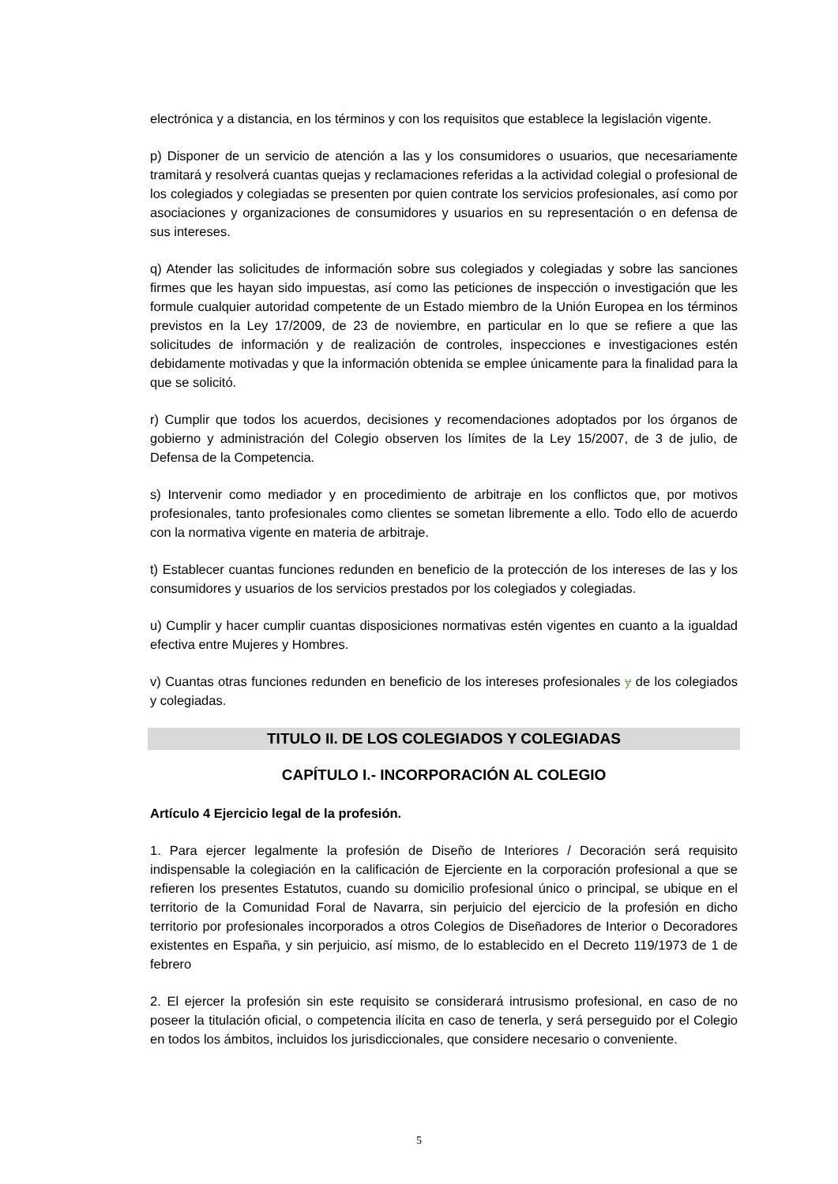electrónica y a distancia, en los términos y con los requisitos que establece la legislación vigente.
p) Disponer de un servicio de atención a las y los consumidores o usuarios, que necesariamente tramitará y resolverá cuantas quejas y reclamaciones referidas a la actividad colegial o profesional de los colegiados y colegiadas se presenten por quien contrate los servicios profesionales, así como por asociaciones y organizaciones de consumidores y usuarios en su representación o en defensa de sus intereses.
q) Atender las solicitudes de información sobre sus colegiados y colegiadas y sobre las sanciones firmes que les hayan sido impuestas, así como las peticiones de inspección o investigación que les formule cualquier autoridad competente de un Estado miembro de la Unión Europea en los términos previstos en la Ley 17/2009, de 23 de noviembre, en particular en lo que se refiere a que las solicitudes de información y de realización de controles, inspecciones e investigaciones estén debidamente motivadas y que la información obtenida se emplee únicamente para la finalidad para la que se solicitó.
r) Cumplir que todos los acuerdos, decisiones y recomendaciones adoptados por los órganos de gobierno y administración del Colegio observen los límites de la Ley 15/2007, de 3 de julio, de Defensa de la Competencia.
s) Intervenir como mediador y en procedimiento de arbitraje en los conflictos que, por motivos profesionales, tanto profesionales como clientes se sometan libremente a ello. Todo ello de acuerdo con la normativa vigente en materia de arbitraje.
t) Establecer cuantas funciones redunden en beneficio de la protección de los intereses de las y los consumidores y usuarios de los servicios prestados por los colegiados y colegiadas.
u) Cumplir y hacer cumplir cuantas disposiciones normativas estén vigentes en cuanto a la igualdad efectiva entre Mujeres y Hombres.
v) Cuantas otras funciones redunden en beneficio de los intereses profesionales y de los colegiados y colegiadas.
TITULO II. DE LOS COLEGIADOS Y COLEGIADAS
CAPÍTULO I.- INCORPORACIÓN AL COLEGIO
Artículo 4 Ejercicio legal de la profesión.
1. Para ejercer legalmente la profesión de Diseño de Interiores / Decoración será requisito indispensable la colegiación en la calificación de Ejerciente en la corporación profesional a que se refieren los presentes Estatutos, cuando su domicilio profesional único o principal, se ubique en el territorio de la Comunidad Foral de Navarra, sin perjuicio del ejercicio de la profesión en dicho territorio por profesionales incorporados a otros Colegios de Diseñadores de Interior o Decoradores existentes en España, y sin perjuicio, así mismo, de lo establecido en el Decreto 119/1973 de 1 de febrero
2. El ejercer la profesión sin este requisito se considerará intrusismo profesional, en caso de no poseer la titulación oficial, o competencia ilícita en caso de tenerla, y será perseguido por el Colegio en todos los ámbitos, incluidos los jurisdiccionales, que considere necesario o conveniente.
5